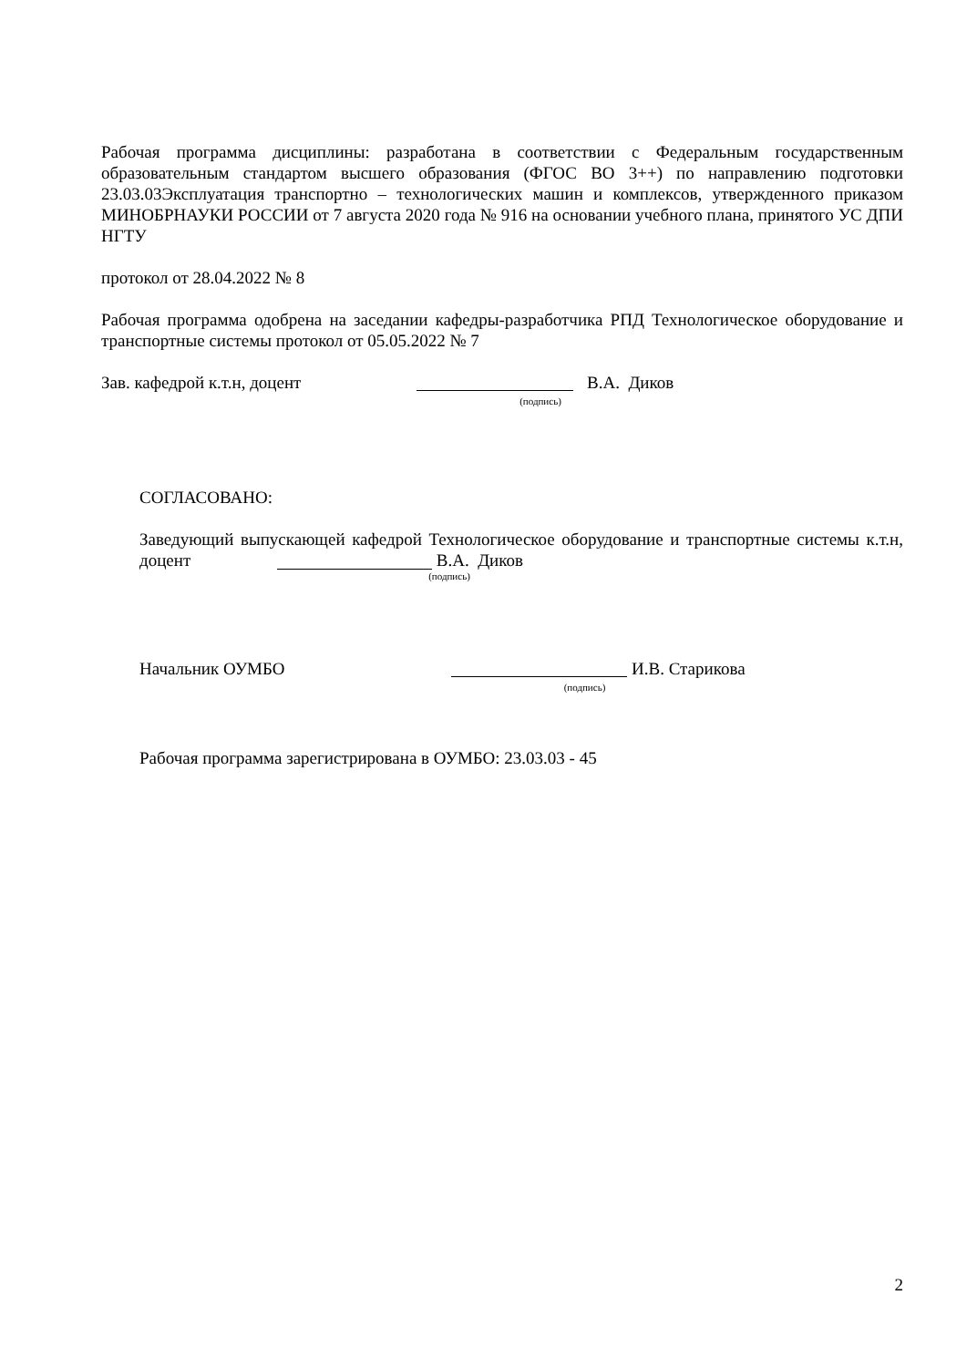Рабочая программа дисциплины: разработана в соответствии с Федеральным государственным образовательным стандартом высшего образования (ФГОС ВО 3++) по направлению подготовки 23.03.03Эксплуатация транспортно – технологических машин и комплексов, утвержденного приказом МИНОБРНАУКИ РОССИИ от 7 августа 2020 года № 916 на основании учебного плана, принятого УС ДПИ НГТУ
протокол от 28.04.2022 № 8
Рабочая программа одобрена на заседании кафедры-разработчика РПД Технологическое оборудование и транспортные системы протокол от 05.05.2022 № 7
Зав. кафедрой к.т.н, доцент
(подпись)
В.А. Диков
СОГЛАСОВАНО:
Заведующий выпускающей кафедрой Технологическое оборудование и транспортные системы к.т.н, доцент В.А. Диков
(подпись)
Начальник ОУМБО
(подпись)
И.В. Старикова
Рабочая программа зарегистрирована в ОУМБО: 23.03.03 - 45
2